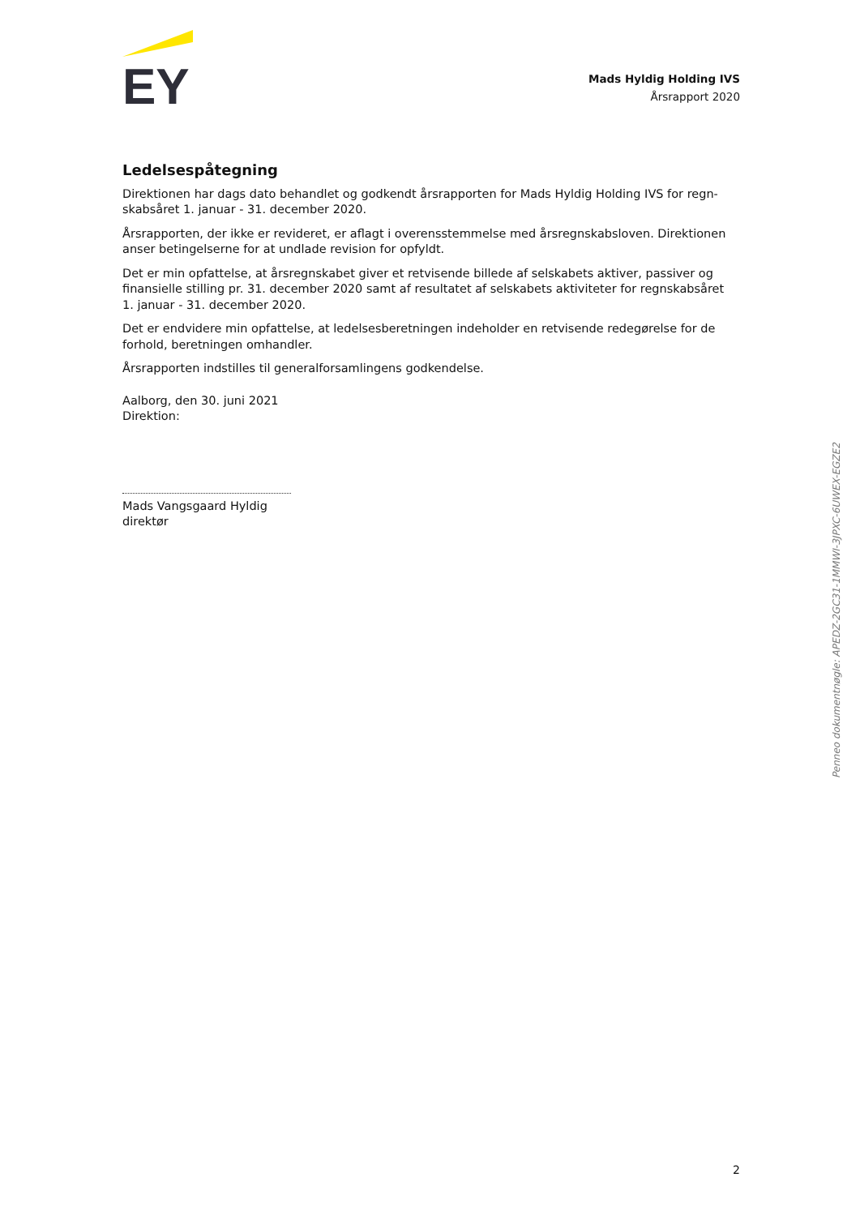EY
Mads Hyldig Holding IVS
Årsrapport 2020
Ledelsespåtegning
Direktionen har dags dato behandlet og godkendt årsrapporten for Mads Hyldig Holding IVS for regn-skabsåret 1. januar - 31. december 2020.
Årsrapporten, der ikke er revideret, er aflagt i overensstemmelse med årsregnskabsloven. Direktionen anser betingelserne for at undlade revision for opfyldt.
Det er min opfattelse, at årsregnskabet giver et retvisende billede af selskabets aktiver, passiver og finansielle stilling pr. 31. december 2020 samt af resultatet af selskabets aktiviteter for regnskabsåret 1. januar - 31. december 2020.
Det er endvidere min opfattelse, at ledelsesberetningen indeholder en retvisende redegørelse for de forhold, beretningen omhandler.
Årsrapporten indstilles til generalforsamlingens godkendelse.
Aalborg, den 30. juni 2021
Direktion:
Mads Vangsgaard Hyldig
direktør
Penneo dokumentnøgle: APEDZ-2GC31-1MMWI-3JPXC-6UWEX-EGZE2
2